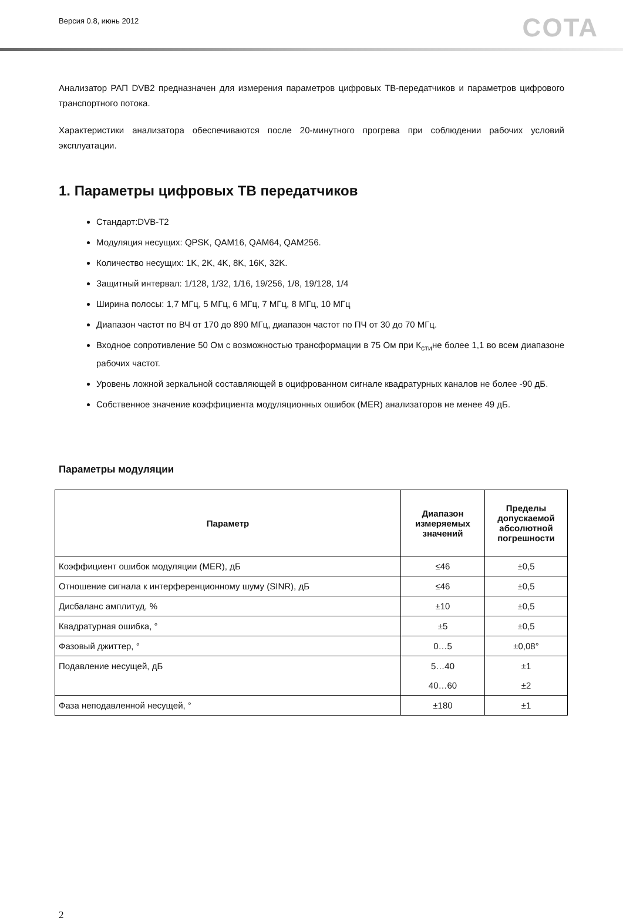Версия 0.8, июнь 2012 COTA
Анализатор РАП DVB2 предназначен для измерения параметров цифровых ТВ-передатчиков и параметров цифрового транспортного потока.
Характеристики анализатора обеспечиваются после 20-минутного прогрева при соблюдении рабочих условий эксплуатации.
1. Параметры цифровых ТВ передатчиков
Стандарт:DVB-T2
Модуляция несущих: QPSK, QAM16, QAM64, QAM256.
Количество несущих: 1K, 2K, 4K, 8K, 16K, 32K.
Защитный интервал: 1/128, 1/32, 1/16, 19/256, 1/8, 19/128, 1/4
Ширина полосы: 1,7 МГц, 5 МГц, 6 МГц, 7 МГц, 8 МГц, 10 МГц
Диапазон частот по ВЧ от 170 до 890 МГц, диапазон частот по ПЧ от 30 до 70 МГц.
Входное сопротивление 50 Ом с возможностью трансформации в 75 Ом при К<sub>сти</sub>не более 1,1 во всем диапазоне рабочих частот.
Уровень ложной зеркальной составляющей в оцифрованном сигнале квадратурных каналов не более -90 дБ.
Собственное значение коэффициента модуляционных ошибок (MER) анализаторов не менее 49 дБ.
Параметры модуляции
| Параметр | Диапазон измеряемых значений | Пределы допускаемой абсолютной погрешности |
| --- | --- | --- |
| Коэффициент ошибок модуляции (MER), дБ | ≤46 | ±0,5 |
| Отношение сигнала к интерференционному шуму (SINR), дБ | ≤46 | ±0,5 |
| Дисбаланс амплитуд, % | ±10 | ±0,5 |
| Квадратурная ошибка, ° | ±5 | ±0,5 |
| Фазовый джиттер, ° | 0…5 | ±0,08° |
| Подавление несущей, дБ | 5…40 | ±1 |
| | 40…60 | ±2 |
| Фаза неподавленной несущей, ° | ±180 | ±1 |
2